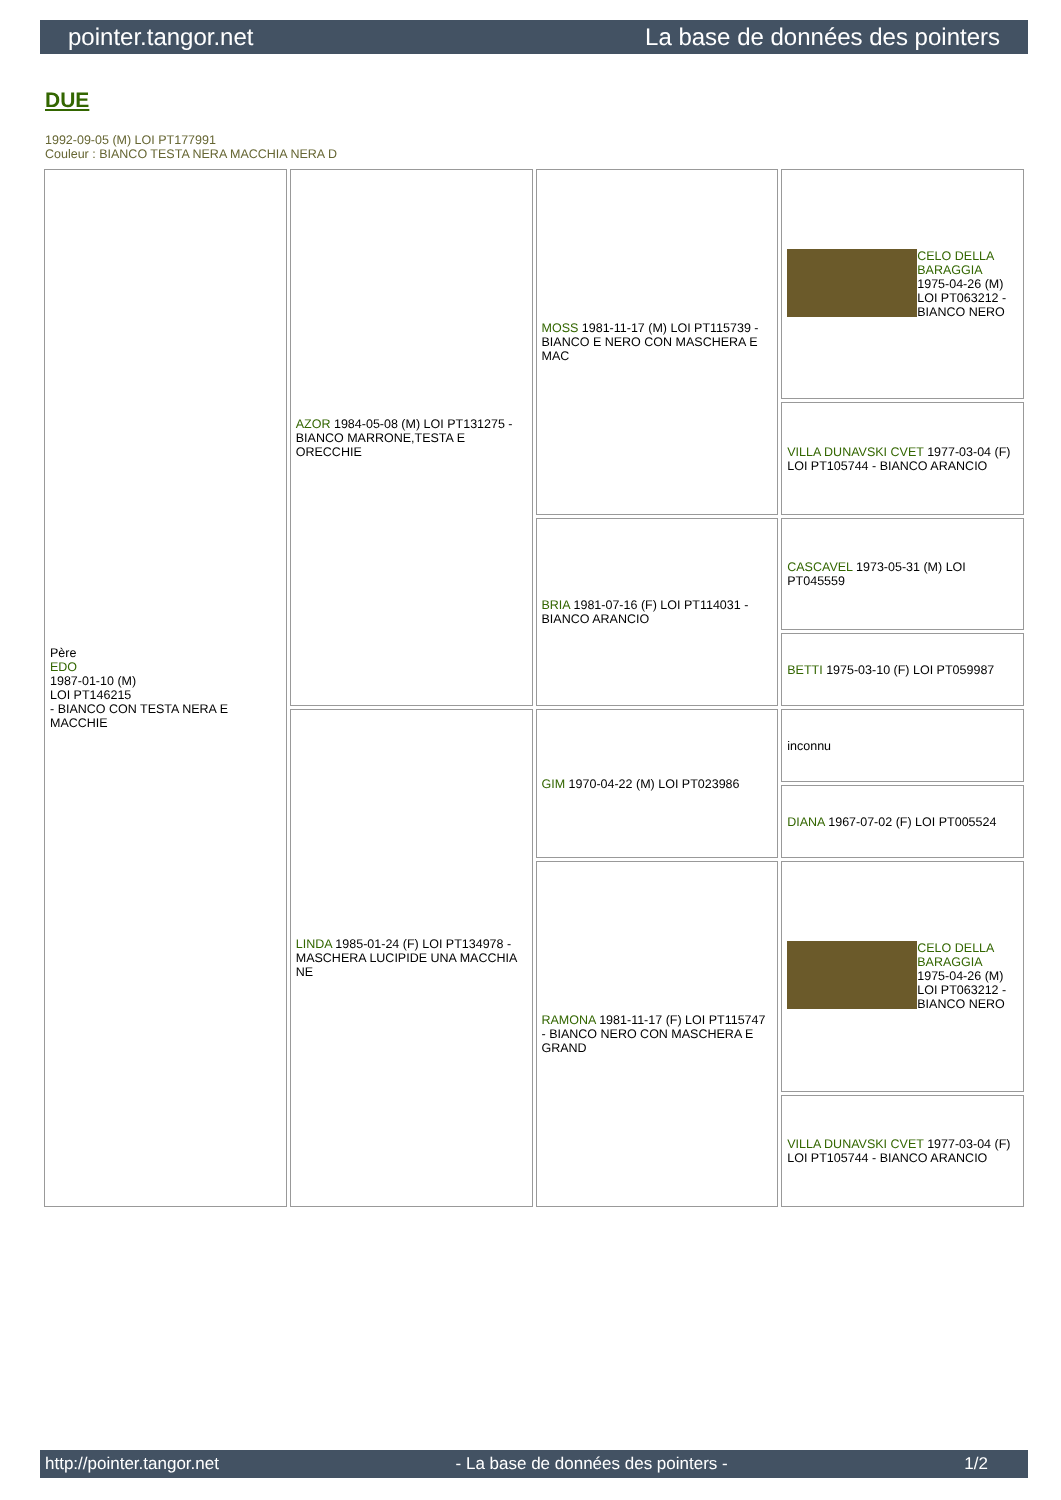pointer.tangor.net La base de données des pointers
DUE
1992-09-05 (M) LOI PT177991
Couleur : BIANCO TESTA NERA MACCHIA NERA D
| Père EDO 1987-01-10 (M) LOI PT146215 - BIANCO CON TESTA NERA E MACCHIE | AZOR 1984-05-08 (M) LOI PT131275 - BIANCO MARRONE,TESTA E ORECCHIE | MOSS 1981-11-17 (M) LOI PT115739 - BIANCO E NERO CON MASCHERA E MAC | CELO DELLA BARAGGIA 1975-04-26 (M) LOI PT063212 - BIANCO NERO |
| | | | VILLA DUNAVSKI CVET 1977-03-04 (F) LOI PT105744 - BIANCO ARANCIO |
| | | BRIA 1981-07-16 (F) LOI PT114031 - BIANCO ARANCIO | CASCAVEL 1973-05-31 (M) LOI PT045559 |
| | | | BETTI 1975-03-10 (F) LOI PT059987 |
| | LINDA 1985-01-24 (F) LOI PT134978 - MASCHERA LUCIPIDE UNA MACCHIA NE | GIM 1970-04-22 (M) LOI PT023986 | inconnu |
| | | | DIANA 1967-07-02 (F) LOI PT005524 |
| | | RAMONA 1981-11-17 (F) LOI PT115747 - BIANCO NERO CON MASCHERA E GRAND | CELO DELLA BARAGGIA 1975-04-26 (M) LOI PT063212 - BIANCO NERO |
| | | | VILLA DUNAVSKI CVET 1977-03-04 (F) LOI PT105744 - BIANCO ARANCIO |
http://pointer.tangor.net - La base de données des pointers - 1/2